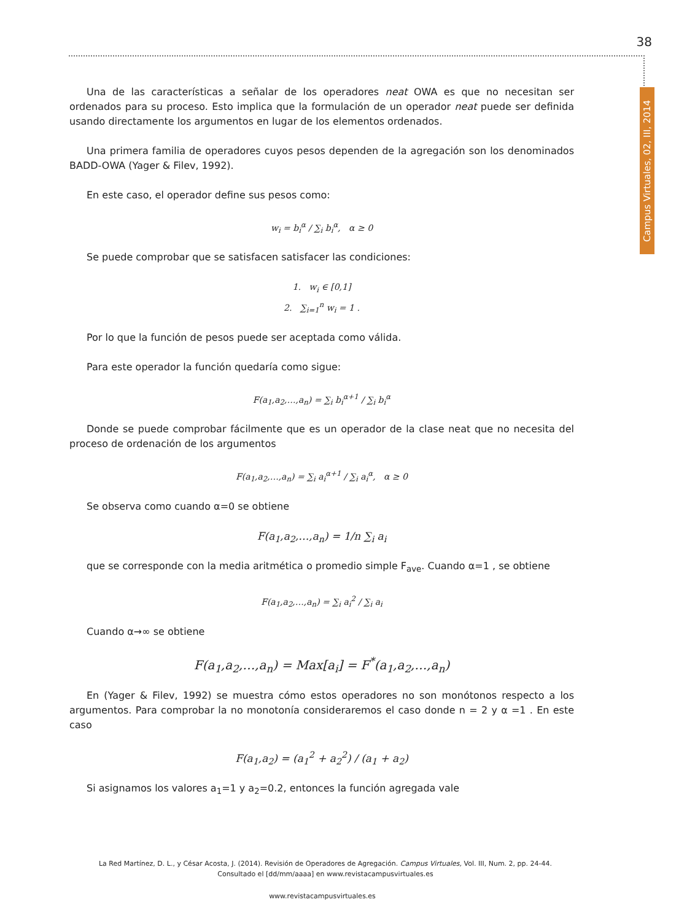38
Campus Virtuales, 02, III, 2014
Una de las características a señalar de los operadores neat OWA es que no necesitan ser ordenados para su proceso. Esto implica que la formulación de un operador neat puede ser definida usando directamente los argumentos en lugar de los elementos ordenados.
Una primera familia de operadores cuyos pesos dependen de la agregación son los denominados BADD-OWA (Yager & Filev, 1992).
En este caso, el operador define sus pesos como:
w<sub>i</sub> = b<sub>i</sub><sup>α</sup> / ∑<sub>i</sub> b<sub>i</sub><sup>α</sup>, α ≥ 0
Se puede comprobar que se satisfacen satisfacer las condiciones:
1. w<sub>i</sub> ∈ [0,1]
2. ∑<sub>i=1</sub><sup>n</sup> w<sub>i</sub> = 1 .
Por lo que la función de pesos puede ser aceptada como válida.
Para este operador la función quedaría como sigue:
F(a<sub>1</sub>,a<sub>2</sub>,…,a<sub>n</sub>) = ∑<sub>i</sub> b<sub>i</sub><sup>α+1</sup> / ∑<sub>i</sub> b<sub>i</sub><sup>α</sup>
Donde se puede comprobar fácilmente que es un operador de la clase neat que no necesita del proceso de ordenación de los argumentos
F(a<sub>1</sub>,a<sub>2</sub>,…,a<sub>n</sub>) = ∑<sub>i</sub> a<sub>i</sub><sup>α+1</sup> / ∑<sub>i</sub> a<sub>i</sub><sup>α</sup>, α ≥ 0
Se observa como cuando α=0 se obtiene
F(a<sub>1</sub>,a<sub>2</sub>,…,a<sub>n</sub>) = 1/n ∑<sub>i</sub> a<sub>i</sub>
que se corresponde con la media aritmética o promedio simple F<sub>ave</sub>. Cuando α=1 , se obtiene
F(a<sub>1</sub>,a<sub>2</sub>,…,a<sub>n</sub>) = ∑<sub>i</sub> a<sub>i</sub><sup>2</sup> / ∑<sub>i</sub> a<sub>i</sub>
Cuando α→∞ se obtiene
F(a<sub>1</sub>,a<sub>2</sub>,…,a<sub>n</sub>) = Max[a<sub>i</sub>] = F<sup>*</sup>(a<sub>1</sub>,a<sub>2</sub>,…,a<sub>n</sub>)
En (Yager & Filev, 1992) se muestra cómo estos operadores no son monótonos respecto a los argumentos. Para comprobar la no monotonía consideraremos el caso donde n = 2 y α =1 . En este caso
F(a<sub>1</sub>,a<sub>2</sub>) = (a<sub>1</sub><sup>2</sup> + a<sub>2</sub><sup>2</sup>) / (a<sub>1</sub> + a<sub>2</sub>)
Si asignamos los valores a<sub>1</sub>=1 y a<sub>2</sub>=0.2, entonces la función agregada vale
La Red Martínez, D. L., y César Acosta, J. (2014). Revisión de Operadores de Agregación. Campus Virtuales, Vol. III, Num. 2, pp. 24-44. Consultado el [dd/mm/aaaa] en www.revistacampusvirtuales.es
www.revistacampusvirtuales.es